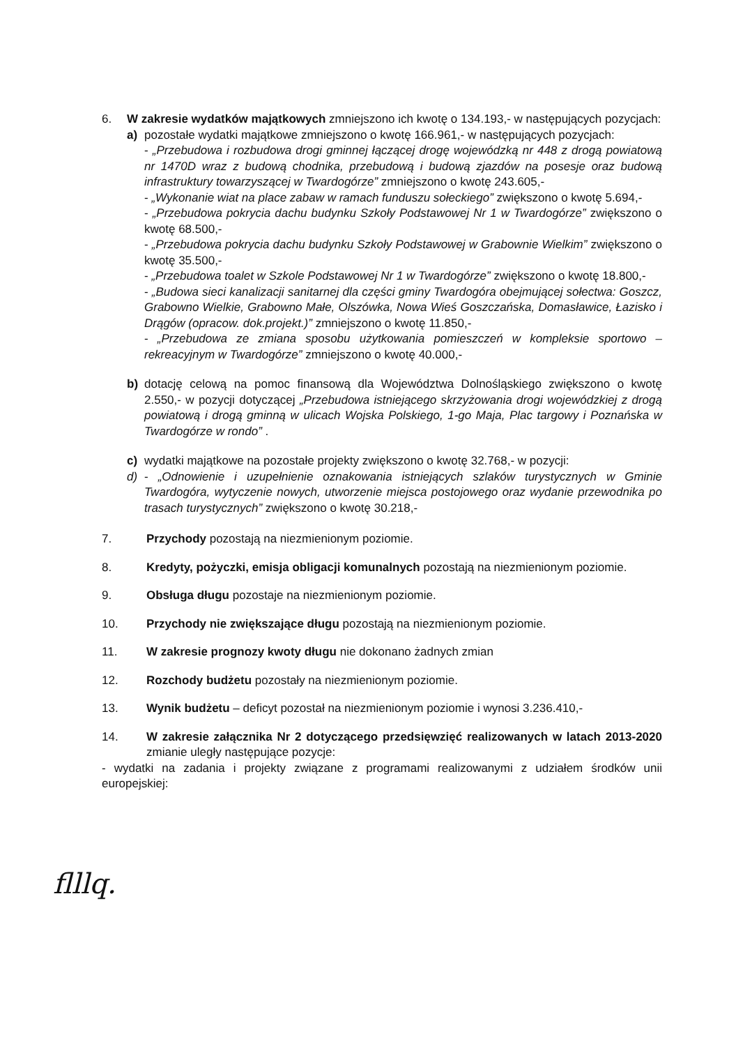6. W zakresie wydatków majątkowych zmniejszono ich kwotę o 134.193,- w następujących pozycjach:
a) pozostałe wydatki majątkowe zmniejszono o kwotę 166.961,- w następujących pozycjach:
- „Przebudowa i rozbudowa drogi gminnej łączącej drogę wojewódzką nr 448 z drogą powiatową nr 1470D wraz z budową chodnika, przebudową i budową zjazdów na posesje oraz budową infrastruktury towarzyszącej w Twardogórze” zmniejszono o kwotę 243.605,-
- „Wykonanie wiat na place zabaw w ramach funduszu sołeckiego” zwiększono o kwotę 5.694,-
- „Przebudowa pokrycia dachu budynku Szkoły Podstawowej Nr 1 w Twardogórze” zwiększono o kwotę 68.500,-
- „Przebudowa pokrycia dachu budynku Szkoły Podstawowej w Grabownie Wielkim” zwiększono o kwotę 35.500,-
- „Przebudowa toalet w Szkole Podstawowej Nr 1 w Twardogórze” zwiększono o kwotę 18.800,-
- „Budowa sieci kanalizacji sanitarnej dla części gminy Twardogóra obejmującej sołectwa: Goszcz, Grabowno Wielkie, Grabowno Małe, Olszówka, Nowa Wieś Goszczańska, Domasławice, Łazisko i Drągów (opracow. dok.projekt.)” zmniejszono o kwotę 11.850,-
- „Przebudowa ze zmiana sposobu użytkowania pomieszczeń w kompleksie sportowo – rekreacyjnym w Twardogórze” zmniejszono o kwotę 40.000,-
b) dotację celową na pomoc finansową dla Województwa Dolnośląskiego zwiększono o kwotę 2.550,- w pozycji dotyczącej „Przebudowa istniejącego skrzyżowania drogi wojewódzkiej z drogą powiatową i drogą gminną w ulicach Wojska Polskiego, 1-go Maja, Plac targowy i Poznańska w Twardogórze w rondo” .
c) wydatki majątkowe na pozostałe projekty zwiększono o kwotę 32.768,- w pozycji:
d) - „Odnowienie i uzupełnienie oznakowania istniejących szlaków turystycznych w Gminie Twardogóra, wytyczenie nowych, utworzenie miejsca postojowego oraz wydanie przewodnika po trasach turystycznych” zwiększono o kwotę 30.218,-
7. Przychody pozostają na niezmienionym poziomie.
8. Kredyty, pożyczki, emisja obligacji komunalnych pozostają na niezmienionym poziomie.
9. Obsługa długu pozostaje na niezmienionym poziomie.
10. Przychody nie zwiększające długu pozostają na niezmienionym poziomie.
11. W zakresie prognozy kwoty długu nie dokonano żadnych zmian
12. Rozchody budżetu pozostały na niezmienionym poziomie.
13. Wynik budżetu – deficyt pozostał na niezmienionym poziomie i wynosi 3.236.410,-
14. W zakresie załącznika Nr 2 dotyczącego przedsięwzięć realizowanych w latach 2013-2020 zmianie uległy następujące pozycje:
- wydatki na zadania i projekty związane z programami realizowanymi z udziałem środków unii europejskiej:
flllq.